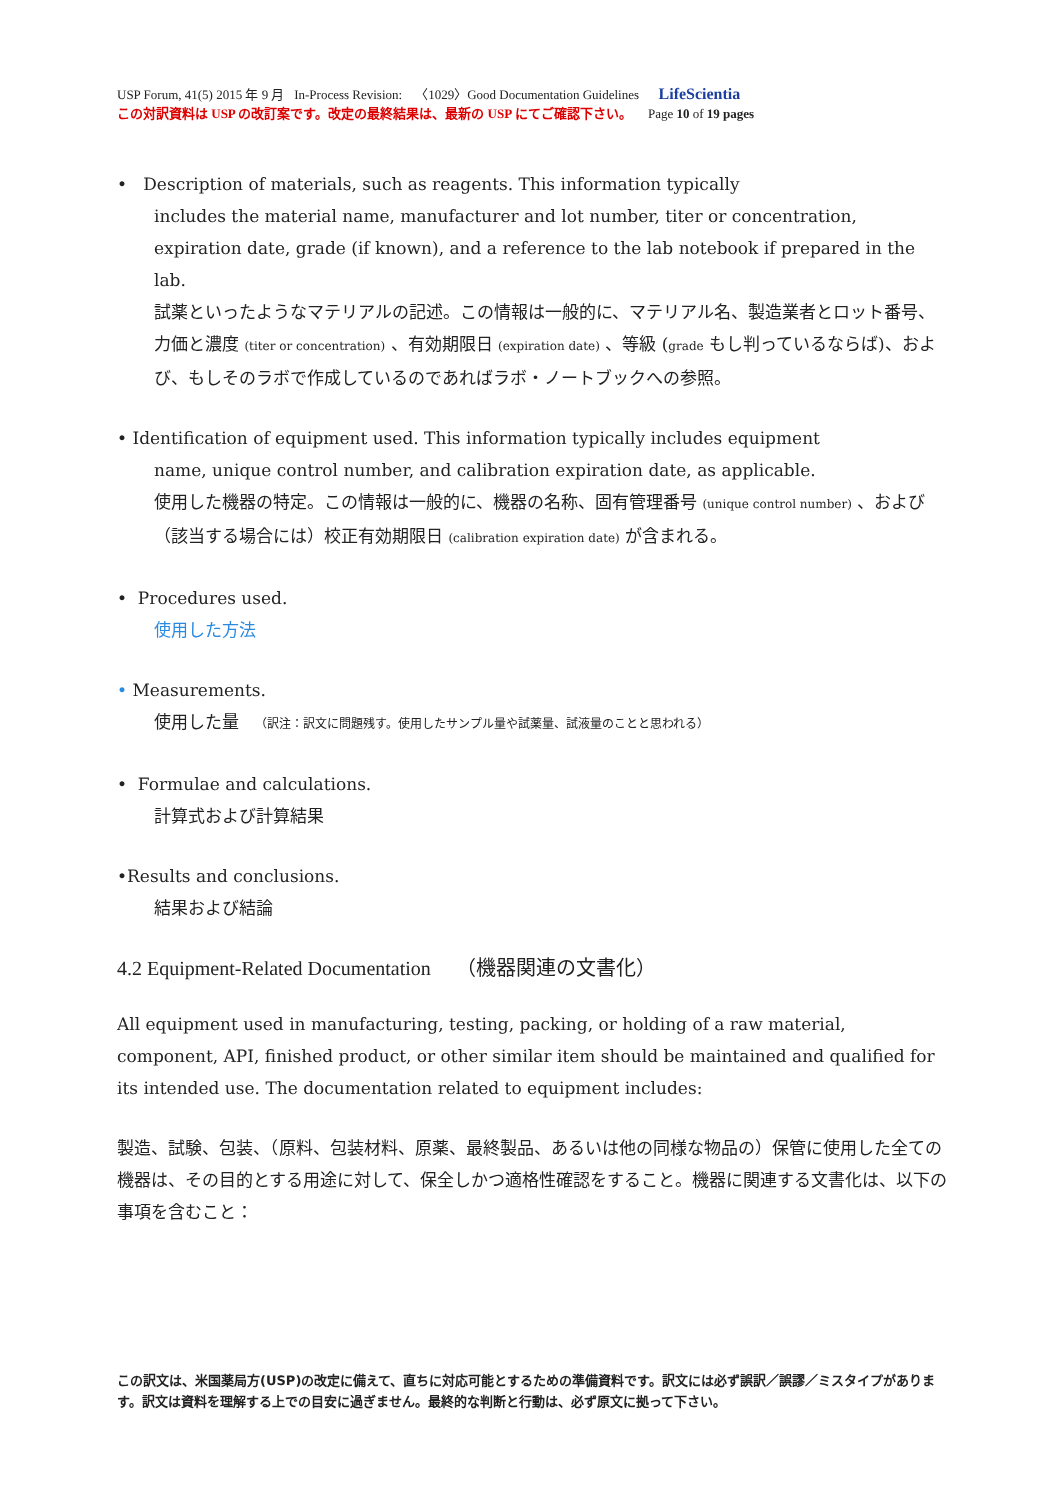USP Forum, 41(5) 2015 年 9 月 In-Process Revision: 〈1029〉Good Documentation Guidelines LifeScientia
この対訳資料は USP の改訂案です。改定の最終結果は、最新の USP にてご確認下さい。 Page 10 of 19 pages
• Description of materials, such as reagents. This information typically
includes the material name, manufacturer and lot number, titer or concentration, expiration date, grade (if known), and a reference to the lab notebook if prepared in the lab.
試薬といったようなマテリアルの記述。この情報は一般的に、マテリアル名、製造業者とロット番号、力価と濃度 (titer or concentration) 、有効期限日 (expiration date) 、等級 (grade もし判っているならば)、および、もしそのラボで作成しているのであればラボ・ノートブックへの参照。
• Identification of equipment used. This information typically includes equipment
name, unique control number, and calibration expiration date, as applicable.
使用した機器の特定。この情報は一般的に、機器の名称、固有管理番号 (unique control number) 、および（該当する場合には）校正有効期限日 (calibration expiration date) が含まれる。
• Procedures used.
使用した方法
• Measurements.
使用した量 （訳注：訳文に問題残す。使用したサンプル量や試薬量、試液量のことと思われる）
• Formulae and calculations.
計算式および計算結果
•Results and conclusions.
結果および結論
4.2 Equipment-Related Documentation （機器関連の文書化）
All equipment used in manufacturing, testing, packing, or holding of a raw material, component, API, finished product, or other similar item should be maintained and qualified for its intended use. The documentation related to equipment includes:
製造、試験、包装、（原料、包装材料、原薬、最終製品、あるいは他の同様な物品の）保管に使用した全ての機器は、その目的とする用途に対して、保全しかつ適格性確認をすること。機器に関連する文書化は、以下の事項を含むこと：
この訳文は、米国薬局方(USP)の改定に備えて、直ちに対応可能とするための準備資料です。訳文には必ず誤訳／誤謬／ミスタイプがあります。訳文は資料を理解する上での目安に過ぎません。最終的な判断と行動は、必ず原文に拠って下さい。